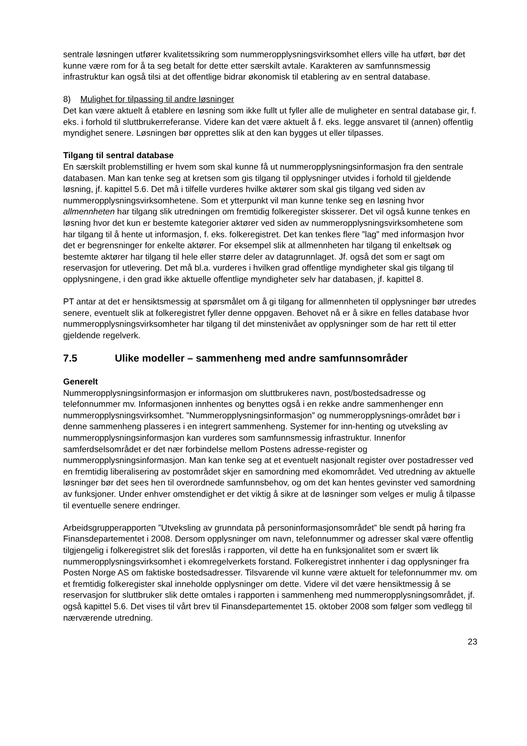sentrale løsningen utfører kvalitetssikring som nummeropplysningsvirksomhet ellers ville ha utført, bør det kunne være rom for å ta seg betalt for dette etter særskilt avtale. Karakteren av samfunnsmessig infrastruktur kan også tilsi at det offentlige bidrar økonomisk til etablering av en sentral database.
8) Mulighet for tilpassing til andre løsninger
Det kan være aktuelt å etablere en løsning som ikke fullt ut fyller alle de muligheter en sentral database gir, f. eks. i forhold til sluttbrukerreferanse. Videre kan det være aktuelt å f. eks. legge ansvaret til (annen) offentlig myndighet senere. Løsningen bør opprettes slik at den kan bygges ut eller tilpasses.
Tilgang til sentral database
En særskilt problemstilling er hvem som skal kunne få ut nummeropplysningsinformasjon fra den sentrale databasen. Man kan tenke seg at kretsen som gis tilgang til opplysninger utvides i forhold til gjeldende løsning, jf. kapittel 5.6. Det må i tilfelle vurderes hvilke aktører som skal gis tilgang ved siden av nummeropplysningsvirksomhetene. Som et ytterpunkt vil man kunne tenke seg en løsning hvor allmennheten har tilgang slik utredningen om fremtidig folkeregister skisserer. Det vil også kunne tenkes en løsning hvor det kun er bestemte kategorier aktører ved siden av nummeropplysningsvirksomhetene som har tilgang til å hente ut informasjon, f. eks. folkeregistret. Det kan tenkes flere ”lag” med informasjon hvor det er begrensninger for enkelte aktører. For eksempel slik at allmennheten har tilgang til enkeltsøk og bestemte aktører har tilgang til hele eller større deler av datagrunnlaget. Jf. også det som er sagt om reservasjon for utlevering. Det må bl.a. vurderes i hvilken grad offentlige myndigheter skal gis tilgang til opplysningene, i den grad ikke aktuelle offentlige myndigheter selv har databasen, jf. kapittel 8.
PT antar at det er hensiktsmessig at spørsmålet om å gi tilgang for allmennheten til opplysninger bør utredes senere, eventuelt slik at folkeregistret fyller denne oppgaven. Behovet nå er å sikre en felles database hvor nummeropplysningsvirksomheter har tilgang til det minstenivået av opplysninger som de har rett til etter gjeldende regelverk.
7.5 Ulike modeller – sammenheng med andre samfunnsområder
Generelt
Nummeropplysningsinformasjon er informasjon om sluttbrukeres navn, post/bostedsadresse og telefonnummer mv. Informasjonen innhentes og benyttes også i en rekke andre sammenhenger enn nummeropplysningsvirksomhet. ”Nummeropplysningsinformasjon” og nummeropplysnings-området bør i denne sammenheng plasseres i en integrert sammenheng. Systemer for inn-henting og utveksling av nummeropplysningsinformasjon kan vurderes som samfunnsmessig infrastruktur. Innenfor samferdselsområdet er det nær forbindelse mellom Postens adresse-register og nummeropplysningsinformasjon. Man kan tenke seg at et eventuelt nasjonalt register over postadresser ved en fremtidig liberalisering av postområdet skjer en samordning med ekomområdet. Ved utredning av aktuelle løsninger bør det sees hen til overordnede samfunnsbehov, og om det kan hentes gevinster ved samordning av funksjoner. Under enhver omstendighet er det viktig å sikre at de løsninger som velges er mulig å tilpasse til eventuelle senere endringer.
Arbeidsgrupperapporten ”Utveksling av grunndata på personinformasjonsområdet” ble sendt på høring fra Finansdepartementet i 2008. Dersom opplysninger om navn, telefonnummer og adresser skal være offentlig tilgjengelig i folkeregistret slik det foreslås i rapporten, vil dette ha en funksjonalitet som er svært lik nummeropplysningsvirksomhet i ekomregelverkets forstand. Folkeregistret innhenter i dag opplysninger fra Posten Norge AS om faktiske bostedsadresser. Tilsvarende vil kunne være aktuelt for telefonnummer mv. om et fremtidig folkeregister skal inneholde opplysninger om dette. Videre vil det være hensiktmessig å se reservasjon for sluttbruker slik dette omtales i rapporten i sammenheng med nummeropplysningsområdet, jf. også kapittel 5.6. Det vises til vårt brev til Finansdepartementet 15. oktober 2008 som følger som vedlegg til nærværende utredning.
23